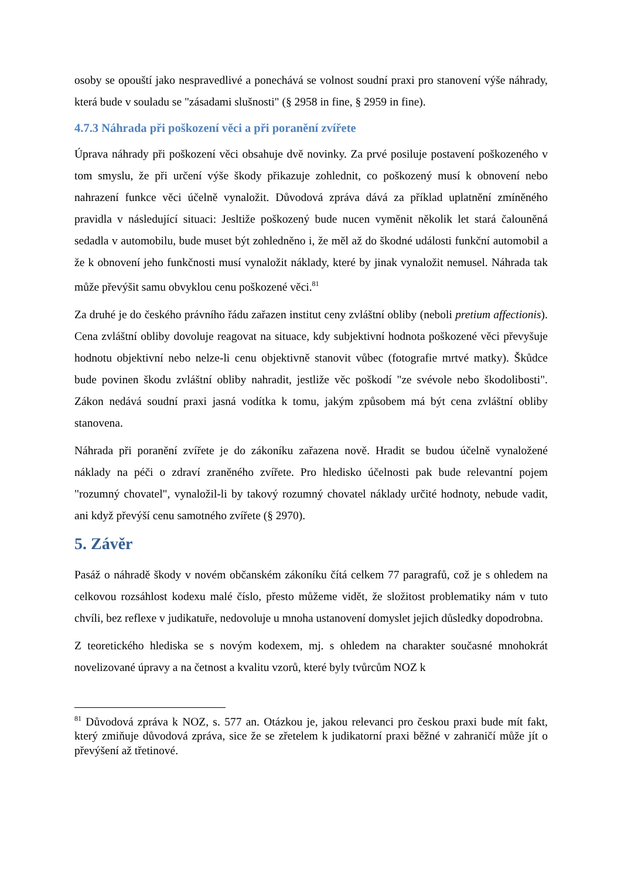osoby se opouští jako nespravedlivé a ponechává se volnost soudní praxi pro stanovení výše náhrady, která bude v souladu se "zásadami slušnosti" (§ 2958 in fine, § 2959 in fine).
4.7.3 Náhrada při poškození věci a při poranění zvířete
Úprava náhrady při poškození věci obsahuje dvě novinky. Za prvé posiluje postavení poškozeného v tom smyslu, že při určení výše škody přikazuje zohlednit, co poškozený musí k obnovení nebo nahrazení funkce věci účelně vynaložit. Důvodová zpráva dává za příklad uplatnění zmíněného pravidla v následující situaci: Jesltiže poškozený bude nucen vyměnit několik let stará čalouněná sedadla v automobilu, bude muset být zohledněno i, že měl až do škodné události funkční automobil a že k obnovení jeho funkčnosti musí vynaložit náklady, které by jinak vynaložit nemusel. Náhrada tak může převýšit samu obvyklou cenu poškozené věci.<sup>81</sup>
Za druhé je do českého právního řádu zařazen institut ceny zvláštní obliby (neboli pretium affectionis). Cena zvláštní obliby dovoluje reagovat na situace, kdy subjektivní hodnota poškozené věci převyšuje hodnotu objektivní nebo nelze-li cenu objektivně stanovit vůbec (fotografie mrtvé matky). Škůdce bude povinen škodu zvláštní obliby nahradit, jestliže věc poškodí "ze svévole nebo škodolibosti". Zákon nedává soudní praxi jasná vodítka k tomu, jakým způsobem má být cena zvláštní obliby stanovena.
Náhrada při poranění zvířete je do zákoníku zařazena nově. Hradit se budou účelně vynaložené náklady na péči o zdraví zraněného zvířete. Pro hledisko účelnosti pak bude relevantní pojem "rozumný chovatel", vynaložil-li by takový rozumný chovatel náklady určité hodnoty, nebude vadit, ani když převýší cenu samotného zvířete (§ 2970).
5. Závěr
Pasáž o náhradě škody v novém občanském zákoníku čítá celkem 77 paragrafů, což je s ohledem na celkovou rozsáhlost kodexu malé číslo, přesto můžeme vidět, že složitost problematiky nám v tuto chvíli, bez reflexe v judikatuře, nedovoluje u mnoha ustanovení domyslet jejich důsledky dopodrobna.
Z teoretického hlediska se s novým kodexem, mj. s ohledem na charakter současné mnohokrát novelizované úpravy a na četnost a kvalitu vzorů, které byly tvůrcům NOZ k
<sup>81</sup> Důvodová zpráva k NOZ, s. 577 an. Otázkou je, jakou relevanci pro českou praxi bude mít fakt, který zmiňuje důvodová zpráva, sice že se zřetelem k judikatorní praxi běžné v zahraničí může jít o převýšení až třetinové.